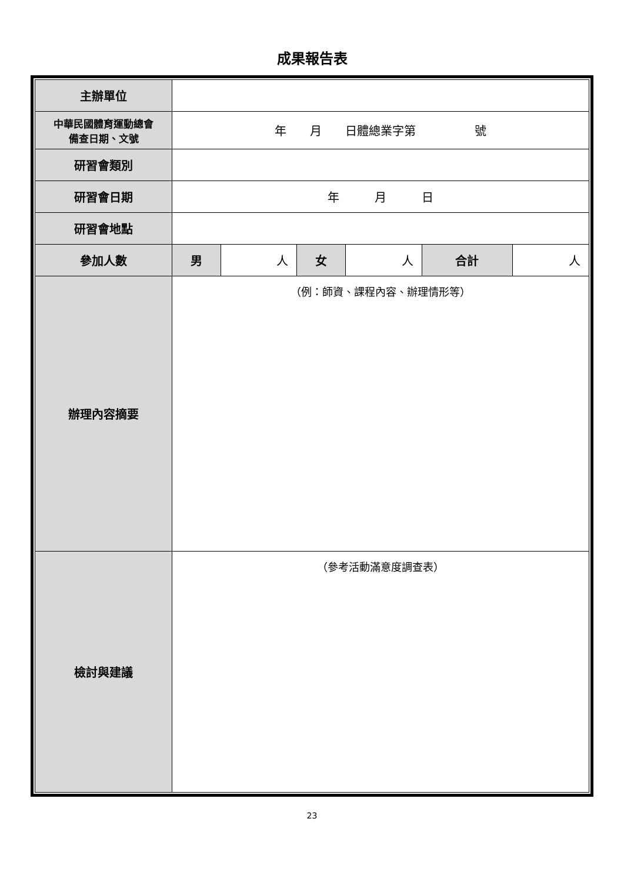成果報告表
| 主辦單位 | | | | | | |
| 中華民國體育運動總會 備查日期、文號 | 年 月 日體總業字第 號 | | | | | |
| 研習會類別 | | | | | | |
| 研習會日期 | 年 月 日 | | | | | |
| 研習會地點 | | | | | | |
| 參加人數 | 男 | 人 | 女 | 人 | 合計 | 人 |
| 辦理內容摘要 | （例：師資、課程內容、辦理情形等） | | | | | |
| 檢討與建議 | （參考活動滿意度調查表） | | | | | |
23